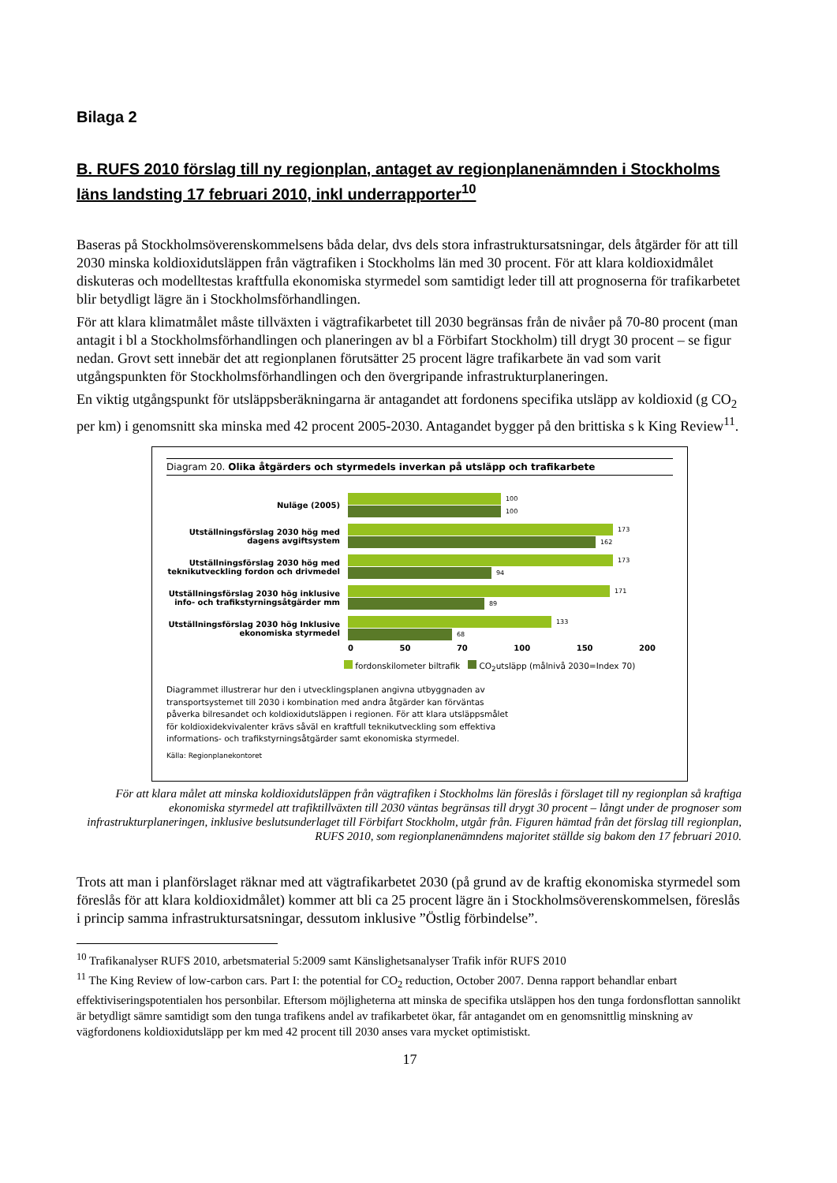Bilaga 2
B. RUFS 2010 förslag till ny regionplan, antaget av regionplanenämnden i Stockholms läns landsting 17 februari 2010, inkl underrapporter<sup>10</sup>
Baseras på Stockholmsöverenskommelsens båda delar, dvs dels stora infrastruktursatsningar, dels åtgärder för att till 2030 minska koldioxidutsläppen från vägtrafiken i Stockholms län med 30 procent. För att klara koldioxidmålet diskuteras och modelltestas kraftfulla ekonomiska styrmedel som samtidigt leder till att prognoserna för trafikarbetet blir betydligt lägre än i Stockholmsförhandlingen.
För att klara klimatmålet måste tillväxten i vägtrafikarbetet till 2030 begränsas från de nivåer på 70-80 procent (man antagit i bl a Stockholmsförhandlingen och planeringen av bl a Förbifart Stockholm) till drygt 30 procent – se figur nedan. Grovt sett innebär det att regionplanen förutsätter 25 procent lägre trafikarbete än vad som varit utgångspunkten för Stockholmsförhandlingen och den övergripande infrastrukturplaneringen.
En viktig utgångspunkt för utsläppsberäkningarna är antagandet att fordonens specifika utsläpp av koldioxid (g CO<sub>2</sub> per km) i genomsnitt ska minska med 42 procent 2005-2030. Antagandet bygger på den brittiska s k King Review<sup>11</sup>.
Diagram 20. Olika åtgärders och styrmedels inverkan på utsläpp och trafikarbete
Nuläge (2005)
100
100
Utställningsförslag 2030 hög med dagens avgiftsystem
173
162
Utställningsförslag 2030 hög med teknikutveckling fordon och drivmedel
173
94
Utställningsförslag 2030 hög inklusive info- och trafikstyrningsåtgärder mm
171
89
Utställningsförslag 2030 hög Inklusive ekonomiska styrmedel
133
68
0 50 70 100 150 200
fordonskilometer biltrafik CO<sub>2</sub>utsläpp (målnivå 2030=Index 70)
Diagrammet illustrerar hur den i utvecklingsplanen angivna utbyggnaden av transportsystemet till 2030 i kombination med andra åtgärder kan förväntas påverka bilresandet och koldioxidutsläppen i regionen. För att klara utsläppsmålet för koldioxidekvivalenter krävs såväl en kraftfull teknikutveckling som effektiva informations- och trafikstyrningsåtgärder samt ekonomiska styrmedel.
Källa: Regionplanekontoret
För att klara målet att minska koldioxidutsläppen från vägtrafiken i Stockholms län föreslås i förslaget till ny regionplan så kraftiga ekonomiska styrmedel att trafiktillväxten till 2030 väntas begränsas till drygt 30 procent – långt under de prognoser som infrastrukturplaneringen, inklusive beslutsunderlaget till Förbifart Stockholm, utgår från. Figuren hämtad från det förslag till regionplan, RUFS 2010, som regionplanenämndens majoritet ställde sig bakom den 17 februari 2010.
Trots att man i planförslaget räknar med att vägtrafikarbetet 2030 (på grund av de kraftig ekonomiska styrmedel som föreslås för att klara koldioxidmålet) kommer att bli ca 25 procent lägre än i Stockholmsöverenskommelsen, föreslås i princip samma infrastruktursatsningar, dessutom inklusive ”Östlig förbindelse”.
<sup>10</sup> Trafikanalyser RUFS 2010, arbetsmaterial 5:2009 samt Känslighetsanalyser Trafik inför RUFS 2010
<sup>11</sup> The King Review of low-carbon cars. Part I: the potential for CO<sub>2</sub> reduction, October 2007. Denna rapport behandlar enbart effektiviseringspotentialen hos personbilar. Eftersom möjligheterna att minska de specifika utsläppen hos den tunga fordonsflottan sannolikt är betydligt sämre samtidigt som den tunga trafikens andel av trafikarbetet ökar, får antagandet om en genomsnittlig minskning av vägfordonens koldioxidutsläpp per km med 42 procent till 2030 anses vara mycket optimistiskt.
17